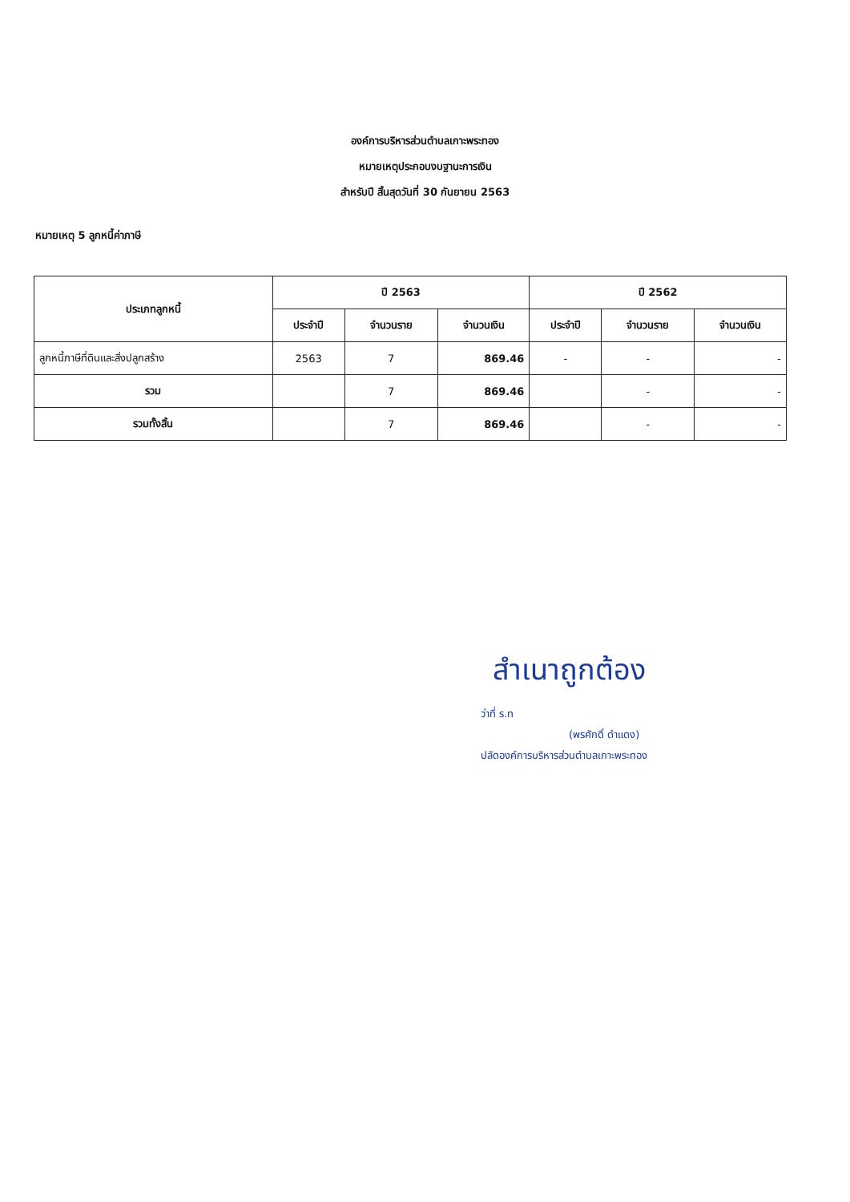องค์การบริหารส่วนตำบลเกาะพระทอง
หมายเหตุประกอบงบฐานะการเงิน
สำหรับปี สิ้นสุดวันที่ 30 กันยายน 2563
หมายเหตุ 5 ลูกหนี้ค่าภาษี
| ประเภทลูกหนี้ | ปี 2563 | | | ปี 2562 | | |
| --- | --- | --- | --- | --- | --- | --- |
| | ประจำปี | จำนวนราย | จำนวนเงิน | ประจำปี | จำนวนราย | จำนวนเงิน |
| ลูกหนี้ภาษีที่ดินและสิ่งปลูกสร้าง | 2563 | 7 | 869.46 | - | - | - |
| รวม | | 7 | 869.46 | | - | - |
| รวมทั้งสิ้น | | 7 | 869.46 | | - | - |
สำเนาถูกต้อง
ว่าที่ ร.ท
(พรศักดิ์ ดำแดง)
ปลัดองค์การบริหารส่วนตำบลเกาะพระทอง